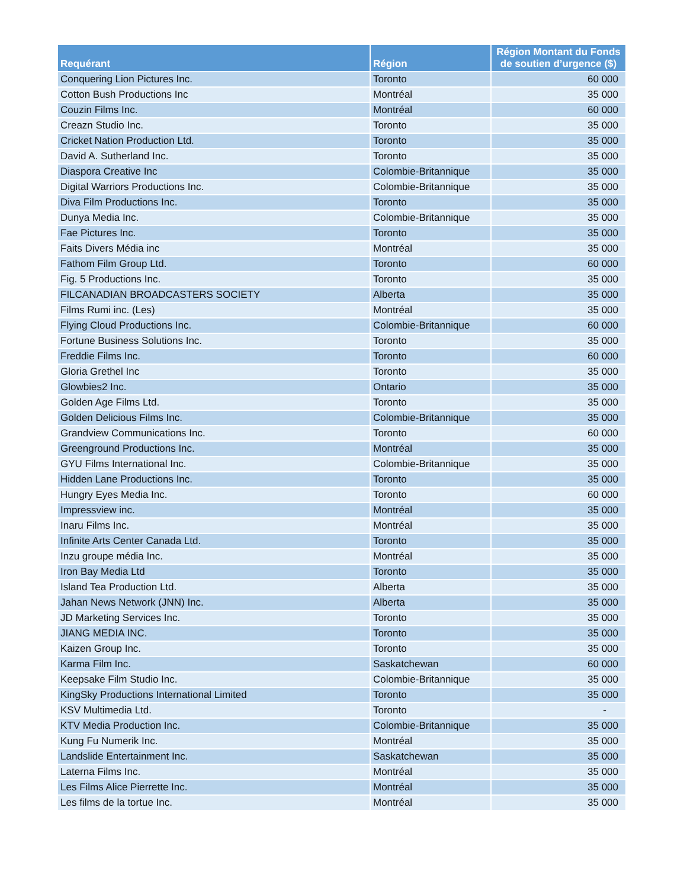| Requérant | Région | Région Montant du Fonds de soutien d’urgence ($) |
| --- | --- | --- |
| Conquering Lion Pictures Inc. | Toronto | 60 000 |
| Cotton Bush Productions Inc | Montréal | 35 000 |
| Couzin Films Inc. | Montréal | 60 000 |
| Creazn Studio Inc. | Toronto | 35 000 |
| Cricket Nation Production Ltd. | Toronto | 35 000 |
| David A. Sutherland Inc. | Toronto | 35 000 |
| Diaspora Creative Inc | Colombie-Britannique | 35 000 |
| Digital Warriors Productions Inc. | Colombie-Britannique | 35 000 |
| Diva Film Productions Inc. | Toronto | 35 000 |
| Dunya Media Inc. | Colombie-Britannique | 35 000 |
| Fae Pictures Inc. | Toronto | 35 000 |
| Faits Divers Média inc | Montréal | 35 000 |
| Fathom Film Group Ltd. | Toronto | 60 000 |
| Fig. 5 Productions Inc. | Toronto | 35 000 |
| FILCANADIAN BROADCASTERS SOCIETY | Alberta | 35 000 |
| Films Rumi inc. (Les) | Montréal | 35 000 |
| Flying Cloud Productions Inc. | Colombie-Britannique | 60 000 |
| Fortune Business Solutions Inc. | Toronto | 35 000 |
| Freddie Films Inc. | Toronto | 60 000 |
| Gloria Grethel Inc | Toronto | 35 000 |
| Glowbies2 Inc. | Ontario | 35 000 |
| Golden Age Films Ltd. | Toronto | 35 000 |
| Golden Delicious Films Inc. | Colombie-Britannique | 35 000 |
| Grandview Communications Inc. | Toronto | 60 000 |
| Greenground Productions Inc. | Montréal | 35 000 |
| GYU Films International Inc. | Colombie-Britannique | 35 000 |
| Hidden Lane Productions Inc. | Toronto | 35 000 |
| Hungry Eyes Media Inc. | Toronto | 60 000 |
| Impressview inc. | Montréal | 35 000 |
| Inaru Films Inc. | Montréal | 35 000 |
| Infinite Arts Center Canada Ltd. | Toronto | 35 000 |
| Inzu groupe média Inc. | Montréal | 35 000 |
| Iron Bay Media Ltd | Toronto | 35 000 |
| Island Tea Production Ltd. | Alberta | 35 000 |
| Jahan News Network (JNN) Inc. | Alberta | 35 000 |
| JD Marketing Services Inc. | Toronto | 35 000 |
| JIANG MEDIA INC. | Toronto | 35 000 |
| Kaizen Group Inc. | Toronto | 35 000 |
| Karma Film Inc. | Saskatchewan | 60 000 |
| Keepsake Film Studio Inc. | Colombie-Britannique | 35 000 |
| KingSky Productions International Limited | Toronto | 35 000 |
| KSV Multimedia Ltd. | Toronto | - |
| KTV Media Production Inc. | Colombie-Britannique | 35 000 |
| Kung Fu Numerik Inc. | Montréal | 35 000 |
| Landslide Entertainment Inc. | Saskatchewan | 35 000 |
| Laterna Films Inc. | Montréal | 35 000 |
| Les Films Alice Pierrette Inc. | Montréal | 35 000 |
| Les films de la tortue Inc. | Montréal | 35 000 |